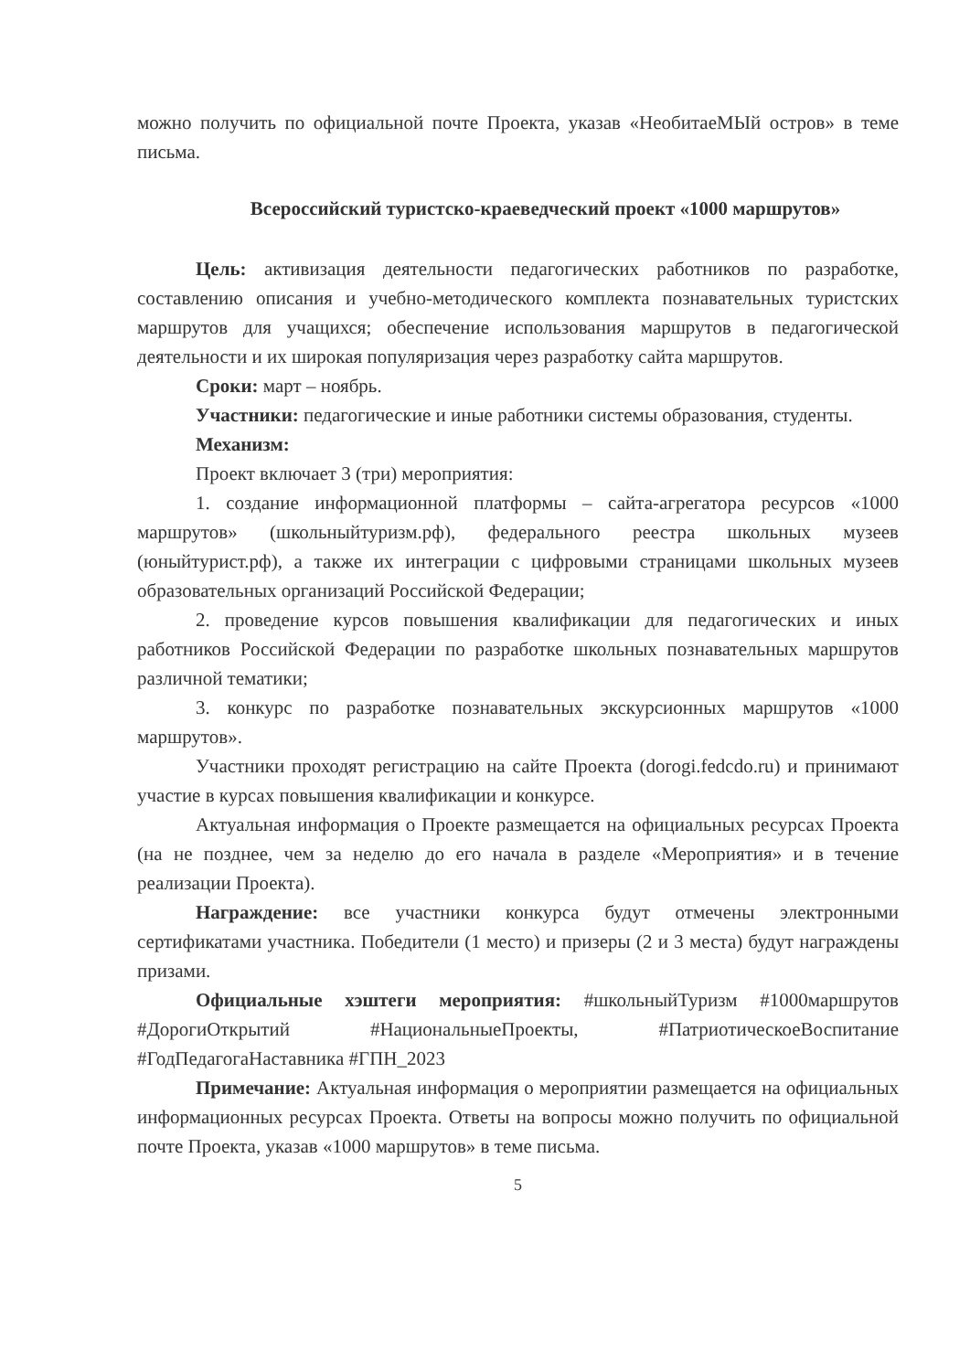можно получить по официальной почте Проекта, указав «НеобитаеМЫй остров» в теме письма.
Всероссийский туристско-краеведческий проект «1000 маршрутов»
Цель: активизация деятельности педагогических работников по разработке, составлению описания и учебно-методического комплекта познавательных туристских маршрутов для учащихся; обеспечение использования маршрутов в педагогической деятельности и их широкая популяризация через разработку сайта маршрутов.
Сроки: март – ноябрь.
Участники: педагогические и иные работники системы образования, студенты.
Механизм:
Проект включает 3 (три) мероприятия:
1. создание информационной платформы – сайта-агрегатора ресурсов «1000 маршрутов» (школьныйтуризм.рф), федерального реестра школьных музеев (юныйтурист.рф), а также их интеграции с цифровыми страницами школьных музеев образовательных организаций Российской Федерации;
2. проведение курсов повышения квалификации для педагогических и иных работников Российской Федерации по разработке школьных познавательных маршрутов различной тематики;
3. конкурс по разработке познавательных экскурсионных маршрутов «1000 маршрутов».
Участники проходят регистрацию на сайте Проекта (dorogi.fedcdo.ru) и принимают участие в курсах повышения квалификации и конкурсе.
Актуальная информация о Проекте размещается на официальных ресурсах Проекта (на не позднее, чем за неделю до его начала в разделе «Мероприятия» и в течение реализации Проекта).
Награждение: все участники конкурса будут отмечены электронными сертификатами участника. Победители (1 место) и призеры (2 и 3 места) будут награждены призами.
Официальные хэштеги мероприятия: #школьныйТуризм #1000маршрутов #ДорогиОткрытий #НациональныеПроекты, #ПатриотическоеВоспитание #ГодПедагогаНаставника #ГПН_2023
Примечание: Актуальная информация о мероприятии размещается на официальных информационных ресурсах Проекта. Ответы на вопросы можно получить по официальной почте Проекта, указав «1000 маршрутов» в теме письма.
5